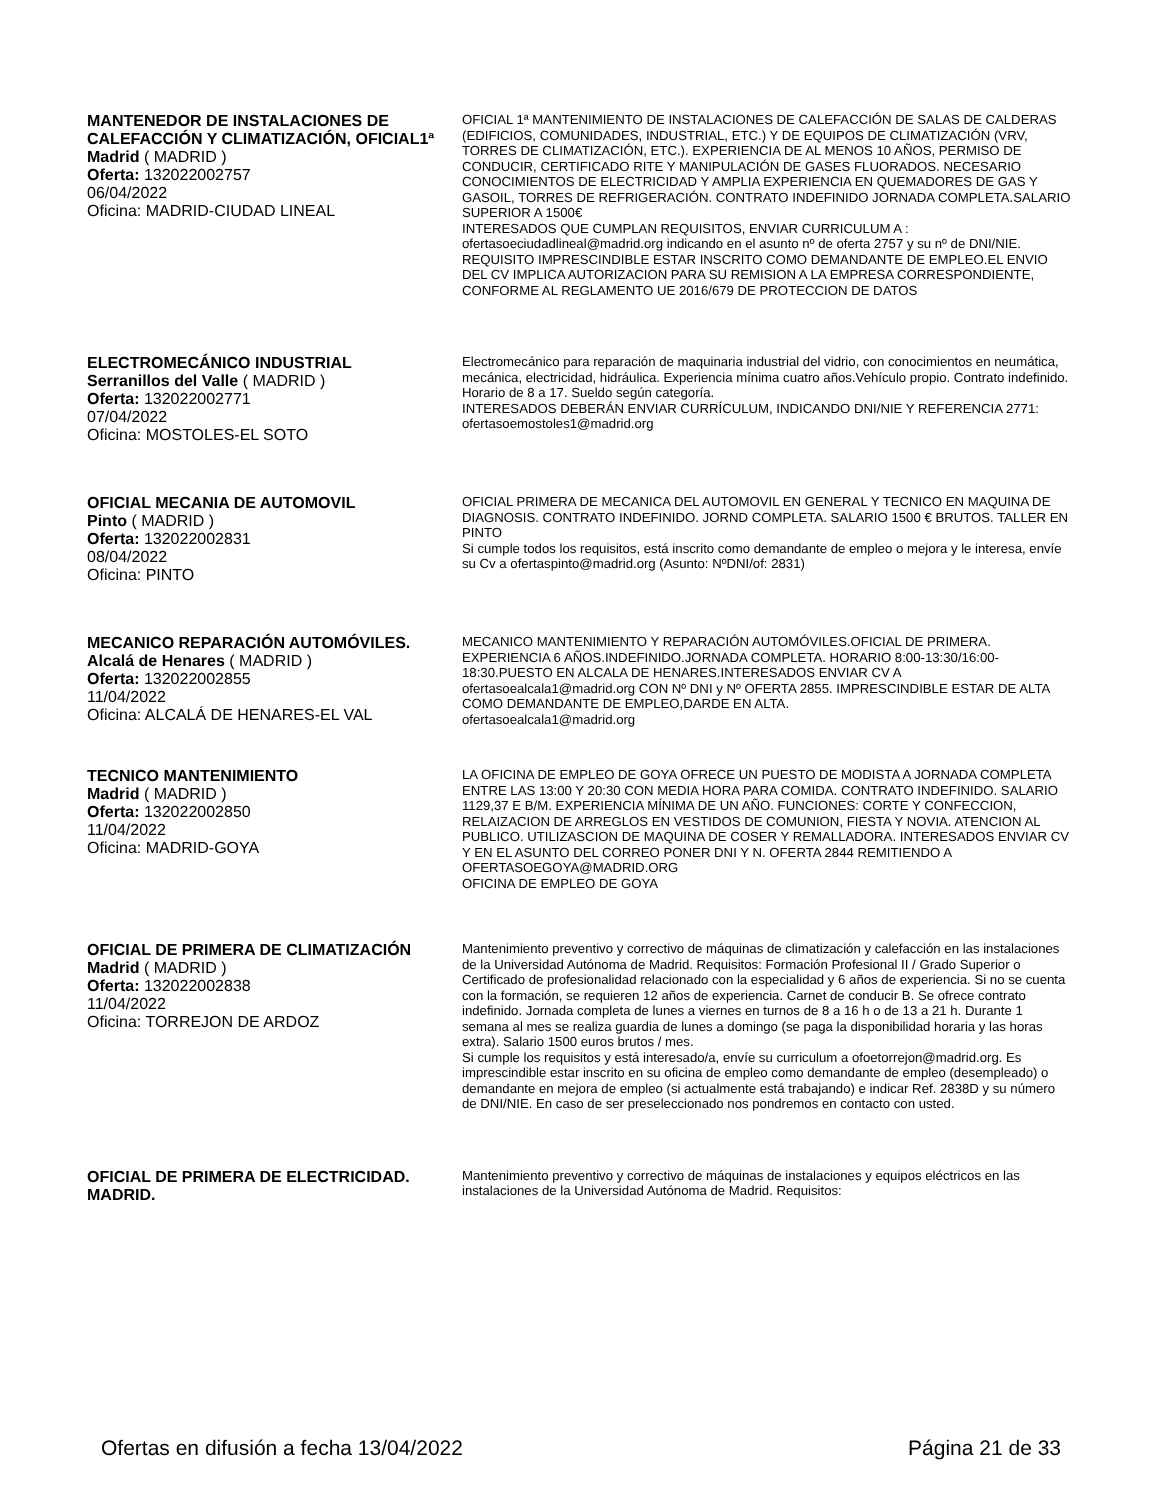MANTENEDOR DE INSTALACIONES DE CALEFACCIÓN Y CLIMATIZACIÓN, OFICIAL1ª
Madrid ( MADRID )
Oferta: 132022002757
06/04/2022
Oficina: MADRID-CIUDAD LINEAL
OFICIAL 1ª MANTENIMIENTO DE INSTALACIONES DE CALEFACCIÓN DE SALAS DE CALDERAS (EDIFICIOS, COMUNIDADES, INDUSTRIAL, ETC.) Y DE EQUIPOS DE CLIMATIZACIÓN (VRV, TORRES DE CLIMATIZACIÓN, ETC.). EXPERIENCIA DE AL MENOS 10 AÑOS, PERMISO DE CONDUCIR, CERTIFICADO RITE Y MANIPULACIÓN DE GASES FLUORADOS. NECESARIO CONOCIMIENTOS DE ELECTRICIDAD Y AMPLIA EXPERIENCIA EN QUEMADORES DE GAS Y GASOIL, TORRES DE REFRIGERACIÓN. CONTRATO INDEFINIDO JORNADA COMPLETA.SALARIO SUPERIOR A 1500€
INTERESADOS QUE CUMPLAN REQUISITOS, ENVIAR CURRICULUM A : ofertasoeciudadlineal@madrid.org indicando en el asunto nº de oferta 2757 y su nº de DNI/NIE. REQUISITO IMPRESCINDIBLE ESTAR INSCRITO COMO DEMANDANTE DE EMPLEO.EL ENVIO DEL CV IMPLICA AUTORIZACION PARA SU REMISION A LA EMPRESA CORRESPONDIENTE, CONFORME AL REGLAMENTO UE 2016/679 DE PROTECCION DE DATOS
ELECTROMECÁNICO INDUSTRIAL
Serranillos del Valle ( MADRID )
Oferta: 132022002771
07/04/2022
Oficina: MOSTOLES-EL SOTO
Electromecánico para reparación de maquinaria industrial del vidrio, con conocimientos en neumática, mecánica, electricidad, hidráulica. Experiencia mínima cuatro años.Vehículo propio. Contrato indefinido. Horario de 8 a 17. Sueldo según categoría.
INTERESADOS DEBERÁN ENVIAR CURRÍCULUM, INDICANDO DNI/NIE Y REFERENCIA 2771: ofertasoemostoles1@madrid.org
OFICIAL MECANIA DE AUTOMOVIL
Pinto ( MADRID )
Oferta: 132022002831
08/04/2022
Oficina: PINTO
OFICIAL PRIMERA DE MECANICA DEL AUTOMOVIL EN GENERAL Y TECNICO EN MAQUINA DE DIAGNOSIS. CONTRATO INDEFINIDO. JORND COMPLETA. SALARIO 1500 € BRUTOS. TALLER EN PINTO
Si cumple todos los requisitos, está inscrito como demandante de empleo o mejora y le interesa, envíe su Cv a ofertaspinto@madrid.org (Asunto: NºDNI/of: 2831)
MECANICO REPARACIÓN AUTOMÓVILES.
Alcalá de Henares ( MADRID )
Oferta: 132022002855
11/04/2022
Oficina: ALCALÁ DE HENARES-EL VAL
MECANICO MANTENIMIENTO Y REPARACIÓN AUTOMÓVILES.OFICIAL DE PRIMERA. EXPERIENCIA 6 AÑOS.INDEFINIDO.JORNADA COMPLETA. HORARIO 8:00-13:30/16:00-18:30.PUESTO EN ALCALA DE HENARES.INTERESADOS ENVIAR CV A ofertasoealcala1@madrid.org CON Nº DNI y Nº OFERTA 2855. IMPRESCINDIBLE ESTAR DE ALTA COMO DEMANDANTE DE EMPLEO,DARDE EN ALTA.
ofertasoealcala1@madrid.org
TECNICO MANTENIMIENTO
Madrid ( MADRID )
Oferta: 132022002850
11/04/2022
Oficina: MADRID-GOYA
LA OFICINA DE EMPLEO DE GOYA OFRECE UN PUESTO DE MODISTA A JORNADA COMPLETA ENTRE LAS 13:00 Y 20:30 CON MEDIA HORA PARA COMIDA. CONTRATO INDEFINIDO. SALARIO 1129,37 E B/M. EXPERIENCIA MÍNIMA DE UN AÑO. FUNCIONES: CORTE Y CONFECCION, RELAIZACION DE ARREGLOS EN VESTIDOS DE COMUNION, FIESTA Y NOVIA. ATENCION AL PUBLICO. UTILIZASCION DE MAQUINA DE COSER Y REMALLADORA. INTERESADOS ENVIAR CV Y EN EL ASUNTO DEL CORREO PONER DNI Y N. OFERTA 2844 REMITIENDO A OFERTASOEGOYA@MADRID.ORG
OFICINA DE EMPLEO DE GOYA
OFICIAL DE PRIMERA DE CLIMATIZACIÓN
Madrid ( MADRID )
Oferta: 132022002838
11/04/2022
Oficina: TORREJON DE ARDOZ
Mantenimiento preventivo y correctivo de máquinas de climatización y calefacción en las instalaciones de la Universidad Autónoma de Madrid. Requisitos: Formación Profesional II / Grado Superior o Certificado de profesionalidad relacionado con la especialidad y 6 años de experiencia. Si no se cuenta con la formación, se requieren 12 años de experiencia. Carnet de conducir B. Se ofrece contrato indefinido. Jornada completa de lunes a viernes en turnos de 8 a 16 h o de 13 a 21 h. Durante 1 semana al mes se realiza guardia de lunes a domingo (se paga la disponibilidad horaria y las horas extra). Salario 1500 euros brutos / mes.
Si cumple los requisitos y está interesado/a, envíe su curriculum a ofoetorrejon@madrid.org. Es imprescindible estar inscrito en su oficina de empleo como demandante de empleo (desempleado) o demandante en mejora de empleo (si actualmente está trabajando) e indicar Ref. 2838D y su número de DNI/NIE. En caso de ser preseleccionado nos pondremos en contacto con usted.
OFICIAL DE PRIMERA DE ELECTRICIDAD. MADRID.
Mantenimiento preventivo y correctivo de máquinas de instalaciones y equipos eléctricos en las instalaciones de la Universidad Autónoma de Madrid. Requisitos:
Ofertas en difusión a fecha 13/04/2022 Página 21 de 33